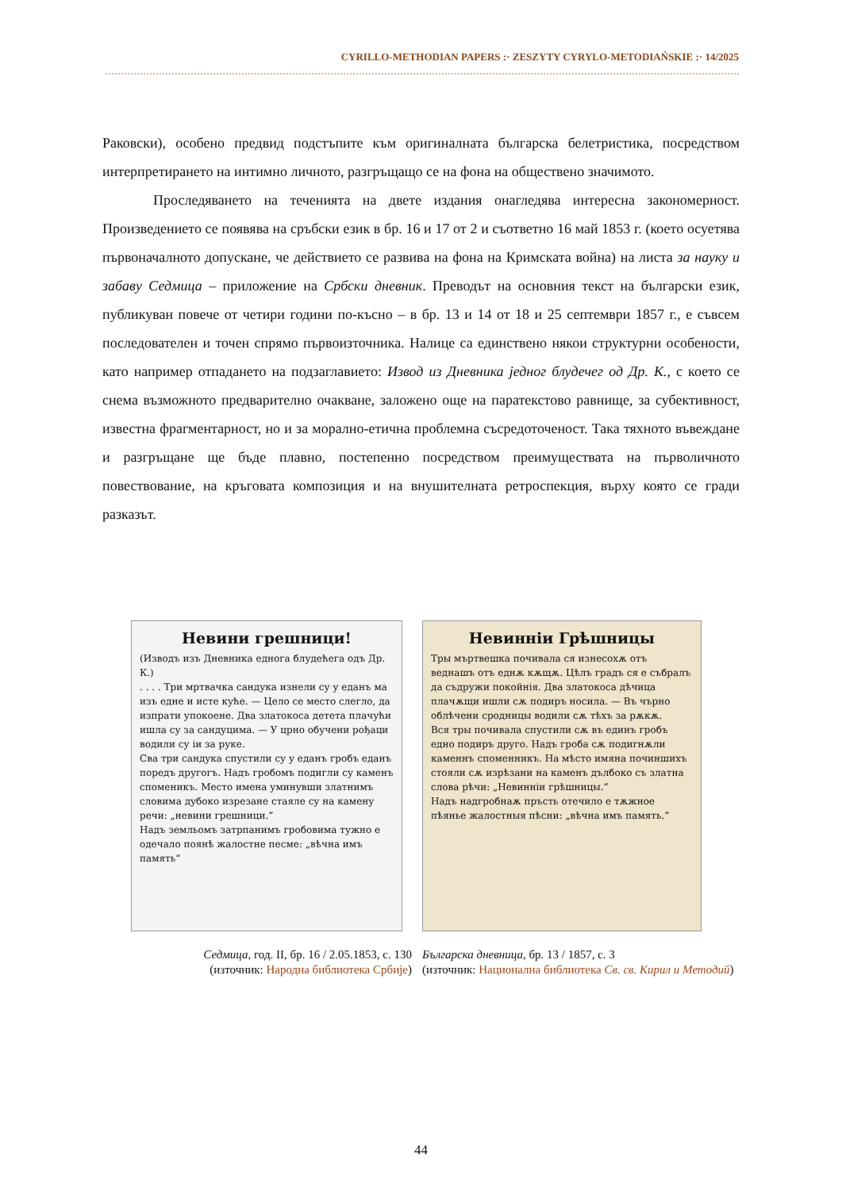CYRILLO-METHODIAN PAPERS :· ZESZYTY CYRYLO-METODIAŃSKIE :· 14/2025
Раковски), особено предвид подстъпите към оригиналната българска белетристика, посредством интерпретирането на интимно личното, разгръщащо се на фона на обществено значимото.
Проследяването на теченията на двете издания онагледява интересна закономерност. Произведението се появява на сръбски език в бр. 16 и 17 от 2 и съответно 16 май 1853 г. (което осуетява първоначалното допускане, че действието се развива на фона на Кримската война) на листа за науку и забаву Седмица – приложение на Србски дневник. Преводът на основния текст на български език, публикуван повече от четири години по-късно – в бр. 13 и 14 от 18 и 25 септември 1857 г., е съвсем последователен и точен спрямо първоизточника. Налице са единствено някои структурни особености, като например отпадането на подзаглавието: Извод из Дневника једног блудечег од Др. К., с което се снема възможното предварително очакване, заложено още на паратекстово равнище, за субективност, известна фрагментарност, но и за морално-етична проблемна съсредоточеност. Така тяхното въвеждане и разгръщане ще бъде плавно, постепенно посредством преимуществата на първоличното повествование, на кръговата композиция и на внушителната ретроспекция, върху която се гради разказът.
Невини грешници!
(Изводъ изъ Дневника еднога блудећега одъ Др. К.)
. . . . Три мртвачка сандука изнели су у еданъ ма изъ едне и исте куће. — Цело се место слегло, да изпрати упокоене. Два златокоса детета плачући ишла су за сандуцима. — У црно обучени рођаци водили су іи за руке.
Сва три сандука спустили су у еданъ гробъ еданъ поредъ другогъ. Надъ гробомъ подигли су каменъ споменикъ. Место имена уминувши златнимъ словима дубоко изрезане стаяле су на камену речи: „невини грешници.“
Надъ земльомъ затрпанимъ гробовима тужно е одечало поянѣ жалостне песме: „вѣчна имъ память“
Седмица, год. II, бр. 16 / 2.05.1853, с. 130
(източник: Народна библиотека Србије)
Невинніи Грѣшницы
Тры мъртвешка почивала ся изнесохѫ отъ веднашъ отъ еднѫ кѫщѫ. Цѣлъ градъ ся е събралъ да съдружи покойнія. Два златокоса дѣчица плачѫщи ишли сѫ подиръ носила. — Въ чърно облѣчени сродницы водили сѫ тѣхъ за рѫкѫ.
Вся тры почивала спустили сѫ въ единъ гробъ едно подиръ друго. Надъ гроба сѫ подигнѫли каменнъ споменникъ. На мѣсто имяна починшихъ стояли сѫ изрѣзани на каменъ дълбоко съ златна слова рѣчи: „Невинніи грѣшницы.“
Надъ надгробнаѫ пръсть отечило е тѫжное пѣянье жалостныя пѣсни: „вѣчна имъ память.“
Българска дневница, бр. 13 / 1857, с. 3
(източник: Национална библиотека Св. св. Кирил и Методий)
44